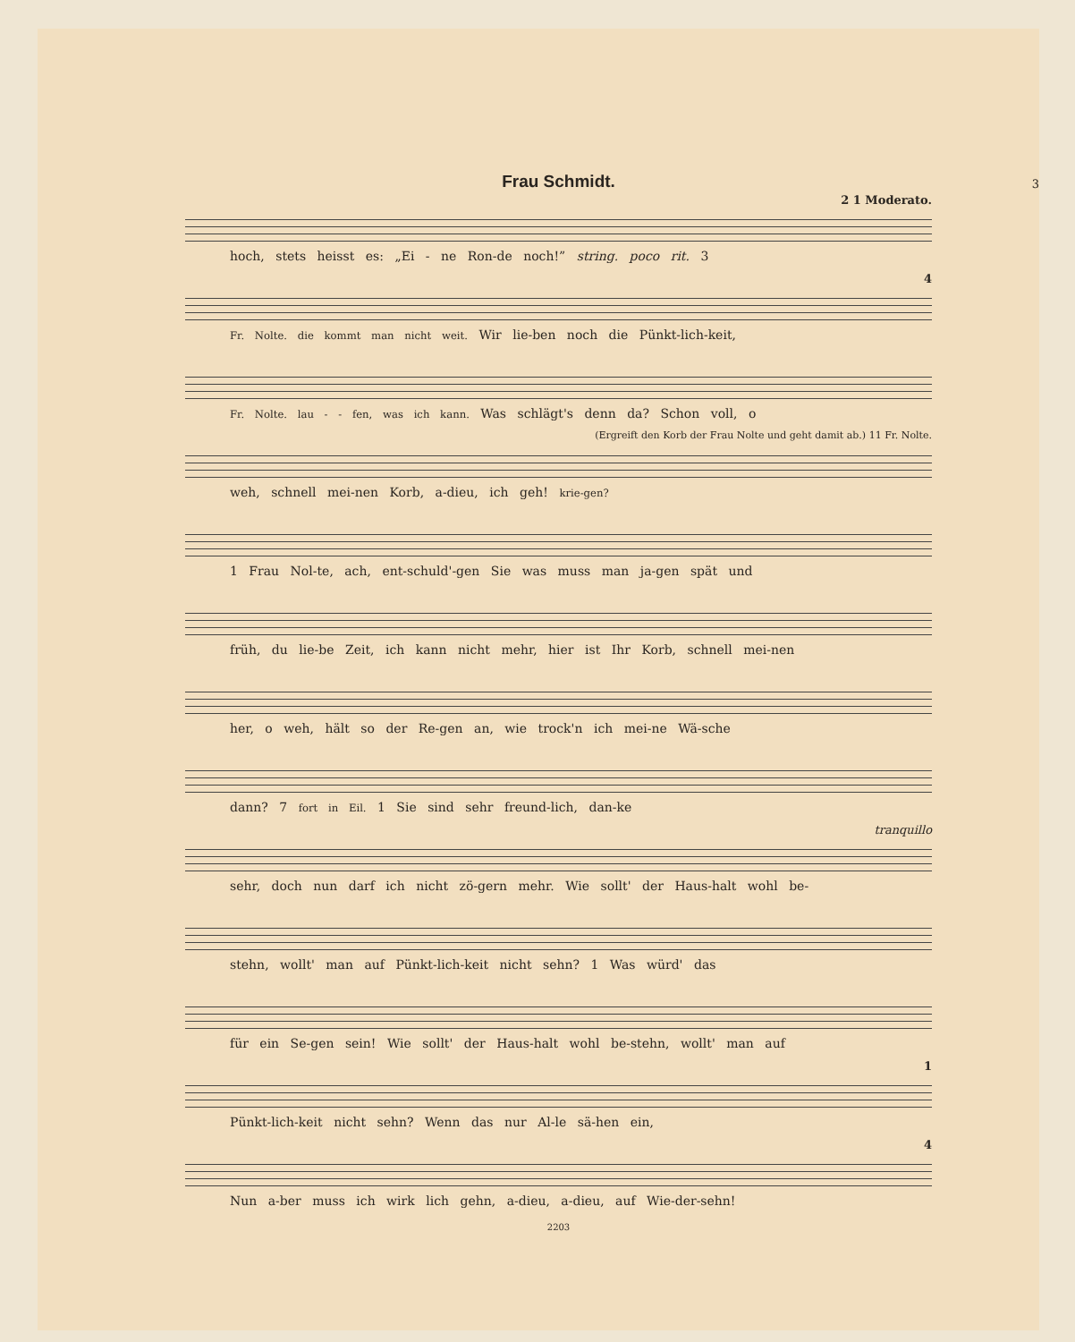Frau Schmidt.
3
2 1 Moderato.
hoch, stets heisst es: „Ei - ne Ron-de noch!” string. poco rit. 3
4
Fr. Nolte. die kommt man nicht weit. Wir lie-ben noch die Pünkt-lich-keit,
Fr. Nolte. lau - - fen, was ich kann. Was schlägt's denn da? Schon voll, o
(Ergreift den Korb der Frau Nolte und geht damit ab.) 11 Fr. Nolte.
weh, schnell mei-nen Korb, a-dieu, ich geh! krie-gen?
1 Frau Nol-te, ach, ent-schuld'-gen Sie was muss man ja-gen spät und
früh, du lie-be Zeit, ich kann nicht mehr, hier ist Ihr Korb, schnell mei-nen
her, o weh, hält so der Re-gen an, wie trock'n ich mei-ne Wä-sche
dann? 7 fort in Eil. 1 Sie sind sehr freund-lich, dan-ke
tranquillo
sehr, doch nun darf ich nicht zö-gern mehr. Wie sollt' der Haus-halt wohl be-
stehn, wollt' man auf Pünkt-lich-keit nicht sehn? 1 Was würd' das
für ein Se-gen sein! Wie sollt' der Haus-halt wohl be-stehn, wollt' man auf
1
Pünkt-lich-keit nicht sehn? Wenn das nur Al-le sä-hen ein,
4
Nun a-ber muss ich wirk lich gehn, a-dieu, a-dieu, auf Wie-der-sehn!
2203